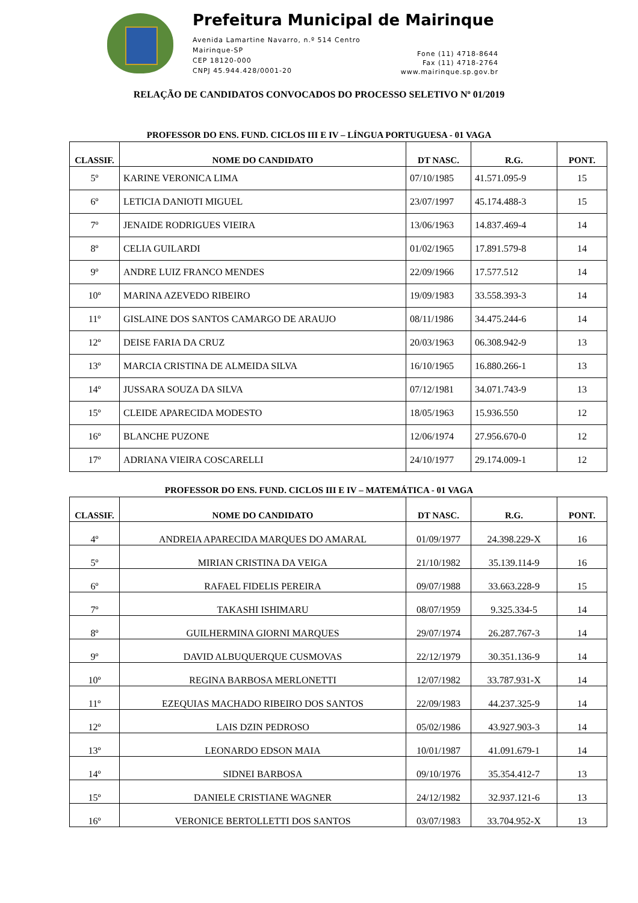Prefeitura Municipal de Mairinque
Avenida Lamartine Navarro, n.º 514 Centro
Mairinque-SP
CEP 18120-000
CNPJ 45.944.428/0001-20
Fone (11) 4718-8644
Fax (11) 4718-2764
www.mairinque.sp.gov.br
RELAÇÃO DE CANDIDATOS CONVOCADOS DO PROCESSO SELETIVO Nº 01/2019
PROFESSOR DO ENS. FUND. CICLOS III E IV – LÍNGUA PORTUGUESA - 01 VAGA
| CLASSIF. | NOME DO CANDIDATO | DT NASC. | R.G. | PONT. |
| --- | --- | --- | --- | --- |
| 5º | KARINE VERONICA LIMA | 07/10/1985 | 41.571.095-9 | 15 |
| 6º | LETICIA DANIOTI MIGUEL | 23/07/1997 | 45.174.488-3 | 15 |
| 7º | JENAIDE RODRIGUES VIEIRA | 13/06/1963 | 14.837.469-4 | 14 |
| 8º | CELIA GUILARDI | 01/02/1965 | 17.891.579-8 | 14 |
| 9º | ANDRE LUIZ FRANCO MENDES | 22/09/1966 | 17.577.512 | 14 |
| 10º | MARINA AZEVEDO RIBEIRO | 19/09/1983 | 33.558.393-3 | 14 |
| 11º | GISLAINE DOS SANTOS CAMARGO DE ARAUJO | 08/11/1986 | 34.475.244-6 | 14 |
| 12º | DEISE FARIA DA CRUZ | 20/03/1963 | 06.308.942-9 | 13 |
| 13º | MARCIA CRISTINA DE ALMEIDA SILVA | 16/10/1965 | 16.880.266-1 | 13 |
| 14º | JUSSARA SOUZA DA SILVA | 07/12/1981 | 34.071.743-9 | 13 |
| 15º | CLEIDE APARECIDA MODESTO | 18/05/1963 | 15.936.550 | 12 |
| 16º | BLANCHE PUZONE | 12/06/1974 | 27.956.670-0 | 12 |
| 17º | ADRIANA VIEIRA COSCARELLI | 24/10/1977 | 29.174.009-1 | 12 |
PROFESSOR DO ENS. FUND. CICLOS III E IV – MATEMÁTICA - 01 VAGA
| CLASSIF. | NOME DO CANDIDATO | DT NASC. | R.G. | PONT. |
| --- | --- | --- | --- | --- |
| 4º | ANDREIA APARECIDA MARQUES DO AMARAL | 01/09/1977 | 24.398.229-X | 16 |
| 5º | MIRIAN CRISTINA DA VEIGA | 21/10/1982 | 35.139.114-9 | 16 |
| 6º | RAFAEL FIDELIS PEREIRA | 09/07/1988 | 33.663.228-9 | 15 |
| 7º | TAKASHI ISHIMARU | 08/07/1959 | 9.325.334-5 | 14 |
| 8º | GUILHERMINA GIORNI MARQUES | 29/07/1974 | 26.287.767-3 | 14 |
| 9º | DAVID ALBUQUERQUE CUSMOVAS | 22/12/1979 | 30.351.136-9 | 14 |
| 10º | REGINA BARBOSA MERLONETTI | 12/07/1982 | 33.787.931-X | 14 |
| 11º | EZEQUIAS MACHADO RIBEIRO DOS SANTOS | 22/09/1983 | 44.237.325-9 | 14 |
| 12º | LAIS DZIN PEDROSO | 05/02/1986 | 43.927.903-3 | 14 |
| 13º | LEONARDO EDSON MAIA | 10/01/1987 | 41.091.679-1 | 14 |
| 14º | SIDNEI BARBOSA | 09/10/1976 | 35.354.412-7 | 13 |
| 15º | DANIELE CRISTIANE WAGNER | 24/12/1982 | 32.937.121-6 | 13 |
| 16º | VERONICE BERTOLLETTI DOS SANTOS | 03/07/1983 | 33.704.952-X | 13 |